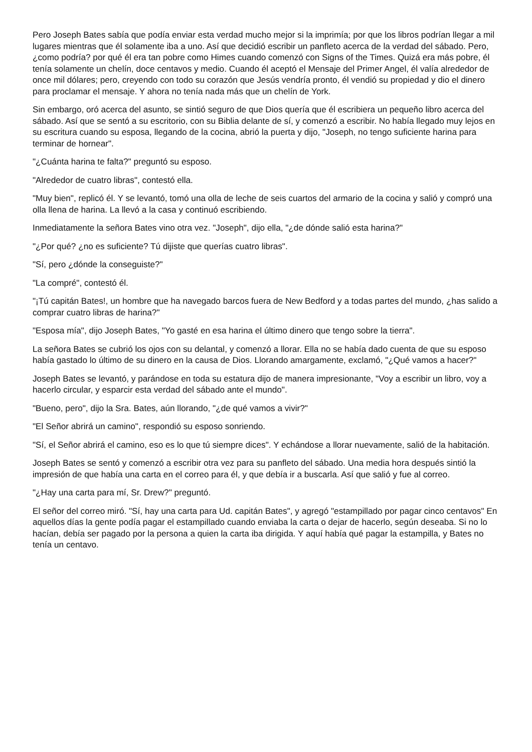Pero Joseph Bates sabía que podía enviar esta verdad mucho mejor si la imprimía; por que los libros podrían llegar a mil lugares mientras que él solamente iba a uno. Así que decidió escribir un panfleto acerca de la verdad del sábado. Pero, ¿como podría? por qué él era tan pobre como Himes cuando comenzó con Signs of the Times. Quizá era más pobre, él tenía solamente un chelín, doce centavos y medio. Cuando él aceptó el Mensaje del Primer Angel, él valía alrededor de once mil dólares; pero, creyendo con todo su corazón que Jesús vendría pronto, él vendió su propiedad y dio el dinero para proclamar el mensaje. Y ahora no tenía nada más que un chelín de York.
Sin embargo, oró acerca del asunto, se sintió seguro de que Dios quería que él escribiera un pequeño libro acerca del sábado. Así que se sentó a su escritorio, con su Biblia delante de sí, y comenzó a escribir. No había llegado muy lejos en su escritura cuando su esposa, llegando de la cocina, abrió la puerta y dijo, "Joseph, no tengo suficiente harina para terminar de hornear".
"¿Cuánta harina te falta?" preguntó su esposo.
"Alrededor de cuatro libras", contestó ella.
"Muy bien", replicó él. Y se levantó, tomó una olla de leche de seis cuartos del armario de la cocina y salió y compró una olla llena de harina. La llevó a la casa y continuó escribiendo.
Inmediatamente la señora Bates vino otra vez. "Joseph", dijo ella, "¿de dónde salió esta harina?"
"¿Por qué? ¿no es suficiente? Tú dijiste que querías cuatro libras".
"Sí, pero ¿dónde la conseguiste?"
"La compré", contestó él.
"¡Tú capitán Bates!, un hombre que ha navegado barcos fuera de New Bedford y a todas partes del mundo, ¿has salido a comprar cuatro libras de harina?"
"Esposa mía", dijo Joseph Bates, "Yo gasté en esa harina el último dinero que tengo sobre la tierra".
La señora Bates se cubrió los ojos con su delantal, y comenzó a llorar. Ella no se había dado cuenta de que su esposo había gastado lo último de su dinero en la causa de Dios. Llorando amargamente, exclamó, "¿Qué vamos a hacer?"
Joseph Bates se levantó, y parándose en toda su estatura dijo de manera impresionante, "Voy a escribir un libro, voy a hacerlo circular, y esparcir esta verdad del sábado ante el mundo".
"Bueno, pero", dijo la Sra. Bates, aún llorando, "¿de qué vamos a vivir?"
"El Señor abrirá un camino", respondió su esposo sonriendo.
"Sí, el Señor abrirá el camino, eso es lo que tú siempre dices". Y echándose a llorar nuevamente, salió de la habitación.
Joseph Bates se sentó y comenzó a escribir otra vez para su panfleto del sábado. Una media hora después sintió la impresión de que había una carta en el correo para él, y que debía ir a buscarla. Así que salió y fue al correo.
"¿Hay una carta para mí, Sr. Drew?" preguntó.
El señor del correo miró. "Sí, hay una carta para Ud. capitán Bates", y agregó "estampillado por pagar cinco centavos" En aquellos días la gente podía pagar el estampillado cuando enviaba la carta o dejar de hacerlo, según deseaba. Si no lo hacían, debía ser pagado por la persona a quien la carta iba dirigida. Y aquí había qué pagar la estampilla, y Bates no tenía un centavo.